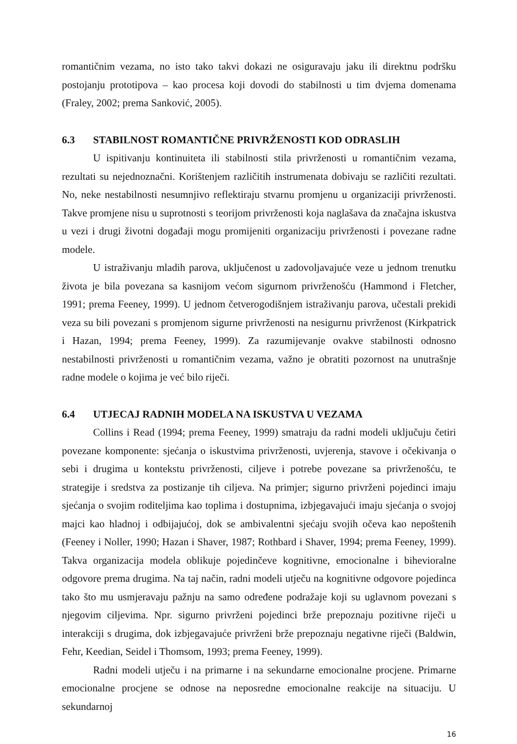romantičnim vezama, no isto tako takvi dokazi ne osiguravaju jaku ili direktnu podršku postojanju prototipova – kao procesa koji dovodi do stabilnosti u tim dvjema domenama (Fraley, 2002; prema Sanković, 2005).
6.3 STABILNOST ROMANTIČNE PRIVRŽENOSTI KOD ODRASLIH
U ispitivanju kontinuiteta ili stabilnosti stila privrženosti u romantičnim vezama, rezultati su nejednoznačni. Korištenjem različitih instrumenata dobivaju se različiti rezultati. No, neke nestabilnosti nesumnjivo reflektiraju stvarnu promjenu u organizaciji privrženosti. Takve promjene nisu u suprotnosti s teorijom privrženosti koja naglašava da značajna iskustva u vezi i drugi životni događaji mogu promijeniti organizaciju privrženosti i povezane radne modele.
U istraživanju mladih parova, uključenost u zadovoljavajuće veze u jednom trenutku života je bila povezana sa kasnijom većom sigurnom privrženošću (Hammond i Fletcher, 1991; prema Feeney, 1999). U jednom četverogodišnjem istraživanju parova, učestali prekidi veza su bili povezani s promjenom sigurne privrženosti na nesigurnu privrženost (Kirkpatrick i Hazan, 1994; prema Feeney, 1999). Za razumijevanje ovakve stabilnosti odnosno nestabilnosti privrženosti u romantičnim vezama, važno je obratiti pozornost na unutrašnje radne modele o kojima je već bilo riječi.
6.4 UTJECAJ RADNIH MODELA NA ISKUSTVA U VEZAMA
Collins i Read (1994; prema Feeney, 1999) smatraju da radni modeli uključuju četiri povezane komponente: sjećanja o iskustvima privrženosti, uvjerenja, stavove i očekivanja o sebi i drugima u kontekstu privrženosti, ciljeve i potrebe povezane sa privrženošću, te strategije i sredstva za postizanje tih ciljeva. Na primjer; sigurno privrženi pojedinci imaju sjećanja o svojim roditeljima kao toplima i dostupnima, izbjegavajući imaju sjećanja o svojoj majci kao hladnoj i odbijajućoj, dok se ambivalentni sjećaju svojih očeva kao nepoštenih (Feeney i Noller, 1990; Hazan i Shaver, 1987; Rothbard i Shaver, 1994; prema Feeney, 1999). Takva organizacija modela oblikuje pojedinčeve kognitivne, emocionalne i bihevioralne odgovore prema drugima. Na taj način, radni modeli utječu na kognitivne odgovore pojedinca tako što mu usmjeravaju pažnju na samo određene podražaje koji su uglavnom povezani s njegovim ciljevima. Npr. sigurno privrženi pojedinci brže prepoznaju pozitivne riječi u interakciji s drugima, dok izbjegavajuće privrženi brže prepoznaju negativne riječi (Baldwin, Fehr, Keedian, Seidel i Thomsom, 1993; prema Feeney, 1999).
Radni modeli utječu i na primarne i na sekundarne emocionalne procjene. Primarne emocionalne procjene se odnose na neposredne emocionalne reakcije na situaciju. U sekundarnoj
16